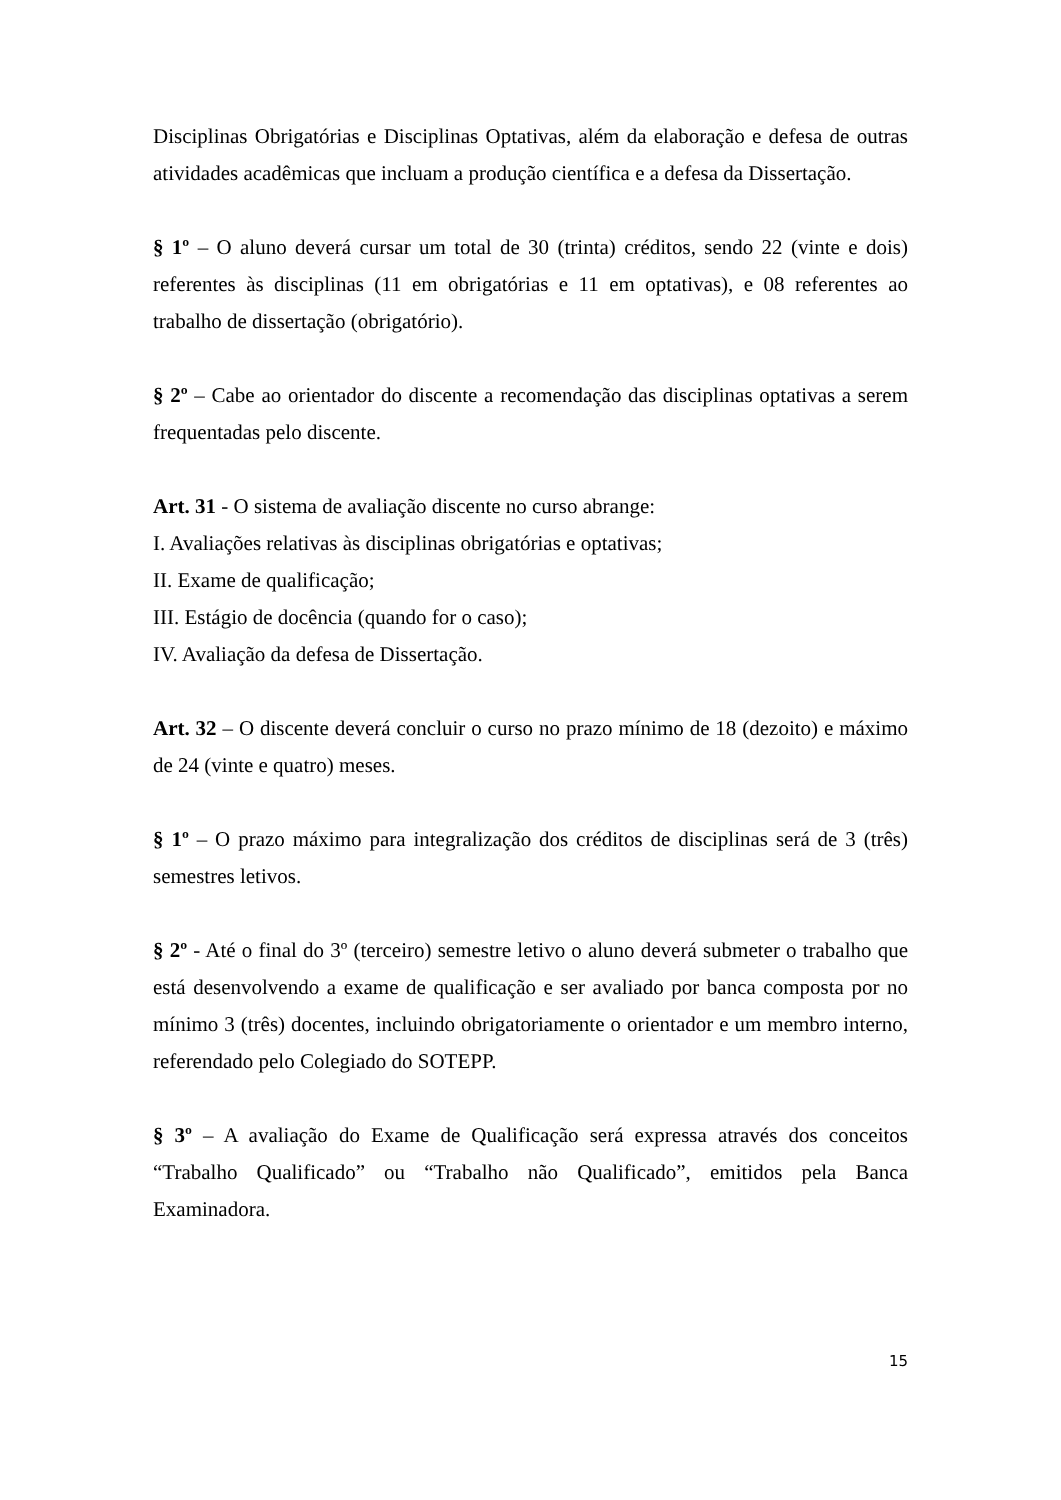Disciplinas Obrigatórias e Disciplinas Optativas, além da elaboração e defesa de outras atividades acadêmicas que incluam a produção científica e a defesa da Dissertação.
§ 1º – O aluno deverá cursar um total de 30 (trinta) créditos, sendo 22 (vinte e dois) referentes às disciplinas (11 em obrigatórias e 11 em optativas), e 08 referentes ao trabalho de dissertação (obrigatório).
§ 2º – Cabe ao orientador do discente a recomendação das disciplinas optativas a serem frequentadas pelo discente.
Art. 31 - O sistema de avaliação discente no curso abrange:
I. Avaliações relativas às disciplinas obrigatórias e optativas;
II. Exame de qualificação;
III. Estágio de docência (quando for o caso);
IV. Avaliação da defesa de Dissertação.
Art. 32 – O discente deverá concluir o curso no prazo mínimo de 18 (dezoito) e máximo de 24 (vinte e quatro) meses.
§ 1º – O prazo máximo para integralização dos créditos de disciplinas será de 3 (três) semestres letivos.
§ 2º - Até o final do 3º (terceiro) semestre letivo o aluno deverá submeter o trabalho que está desenvolvendo a exame de qualificação e ser avaliado por banca composta por no mínimo 3 (três) docentes, incluindo obrigatoriamente o orientador e um membro interno, referendado pelo Colegiado do SOTEPP.
§ 3º – A avaliação do Exame de Qualificação será expressa através dos conceitos “Trabalho Qualificado” ou “Trabalho não Qualificado”, emitidos pela Banca Examinadora.
15